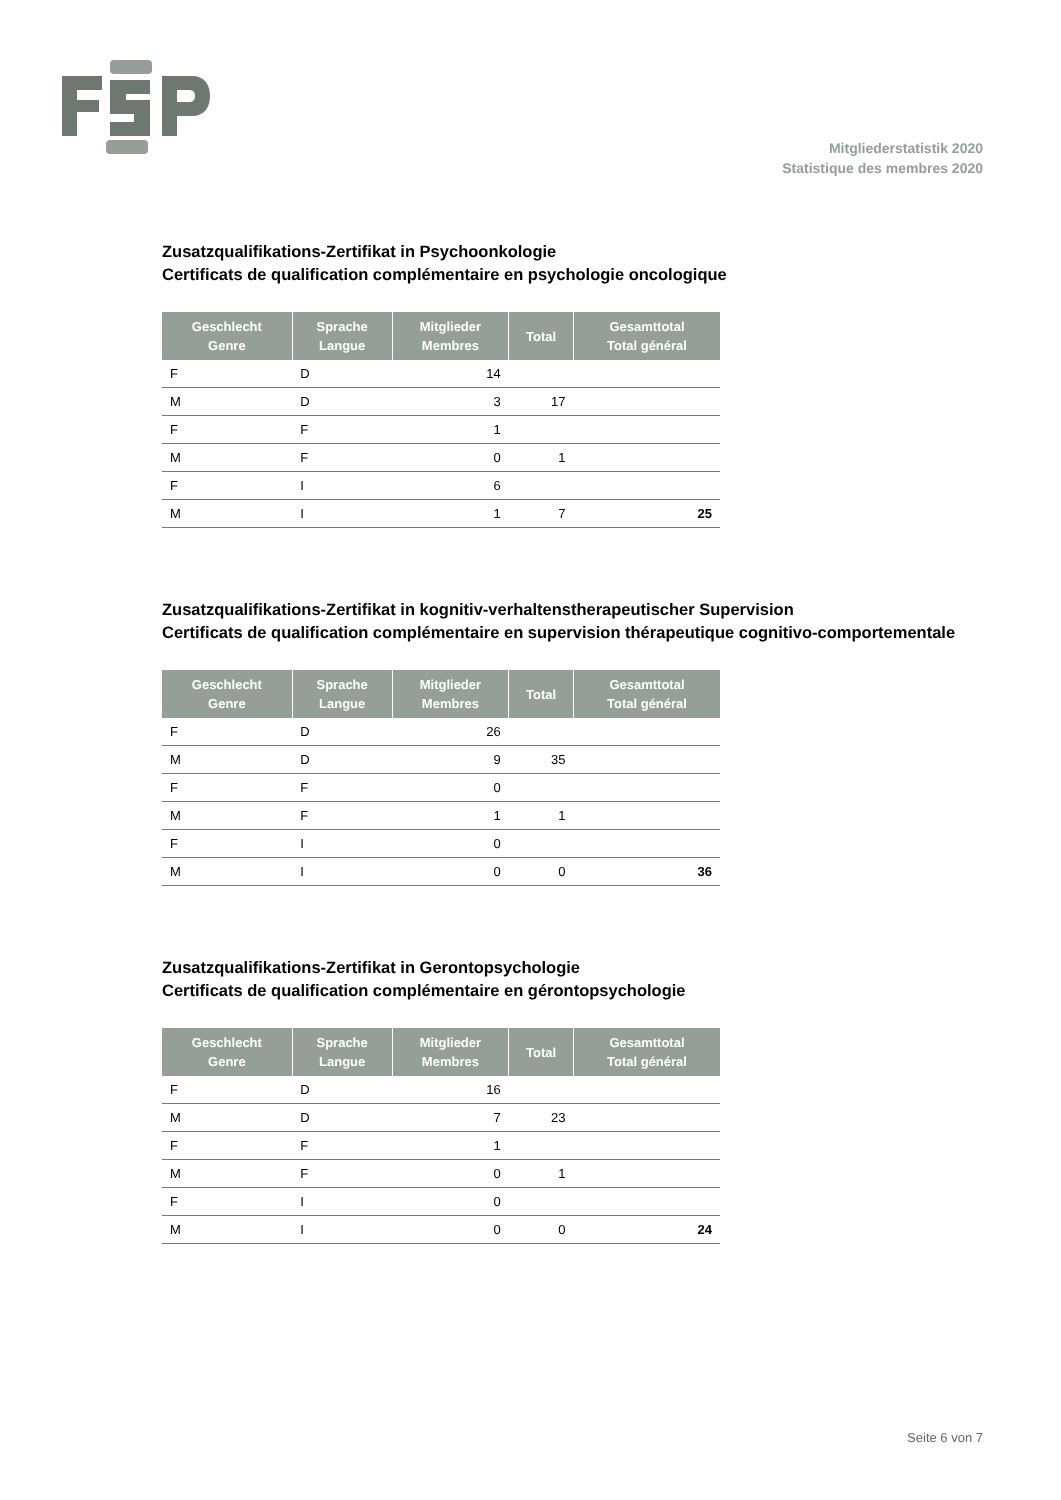Mitgliederstatistik 2020
Statistique des membres 2020
Zusatzqualifikations-Zertifikat in Psychoonkologie
Certificats de qualification complémentaire en psychologie oncologique
| Geschlecht Genre | Sprache Langue | Mitglieder Membres | Total | Gesamttotal Total général |
| --- | --- | --- | --- | --- |
| F | D | 14 | | |
| M | D | 3 | 17 | |
| F | F | 1 | | |
| M | F | 0 | 1 | |
| F | I | 6 | | |
| M | I | 1 | 7 | 25 |
Zusatzqualifikations-Zertifikat in kognitiv-verhaltenstherapeutischer Supervision
Certificats de qualification complémentaire en supervision thérapeutique cognitivo-comportementale
| Geschlecht Genre | Sprache Langue | Mitglieder Membres | Total | Gesamttotal Total général |
| --- | --- | --- | --- | --- |
| F | D | 26 | | |
| M | D | 9 | 35 | |
| F | F | 0 | | |
| M | F | 1 | 1 | |
| F | I | 0 | | |
| M | I | 0 | 0 | 36 |
Zusatzqualifikations-Zertifikat in Gerontopsychologie
Certificats de qualification complémentaire en gérontopsychologie
| Geschlecht Genre | Sprache Langue | Mitglieder Membres | Total | Gesamttotal Total général |
| --- | --- | --- | --- | --- |
| F | D | 16 | | |
| M | D | 7 | 23 | |
| F | F | 1 | | |
| M | F | 0 | 1 | |
| F | I | 0 | | |
| M | I | 0 | 0 | 24 |
Seite 6 von 7